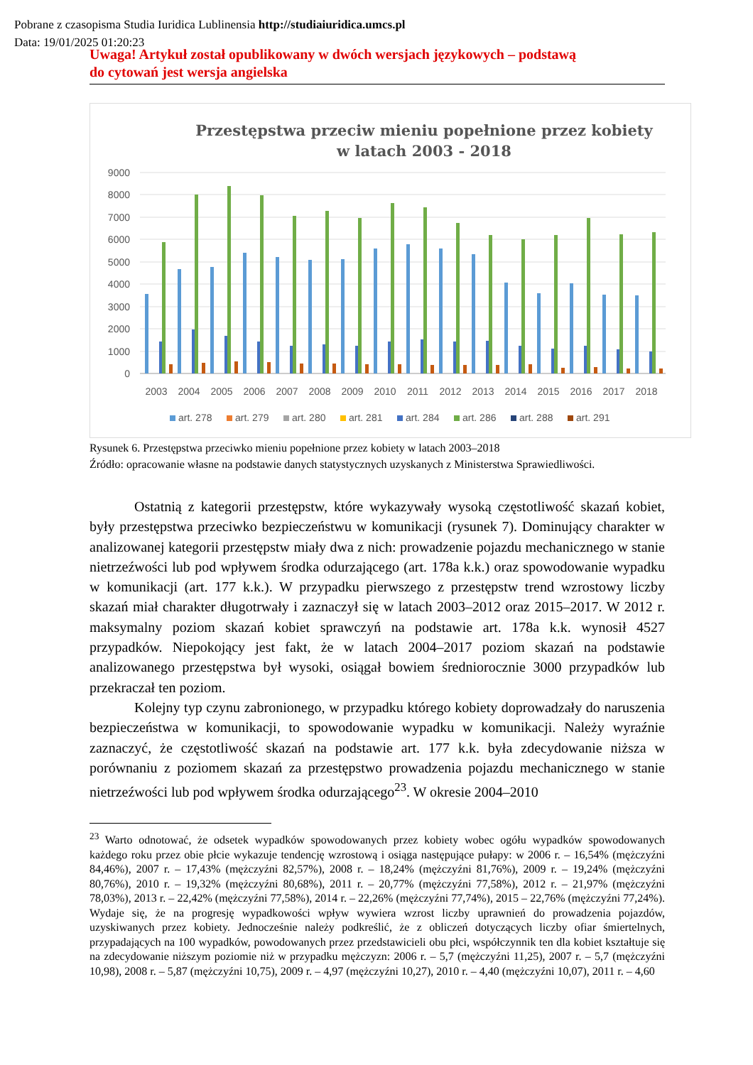Pobrane z czasopisma Studia Iuridica Lublinensia http://studiaiuridica.umcs.pl
Data: 19/01/2025 01:20:23
Uwaga! Artykuł został opublikowany w dwóch wersjach językowych – podstawą
do cytowań jest wersja angielska
Przestępstwa przeciw mieniu popełnione przez kobiety
w latach 2003 - 2018
9000
8000
7000
6000
5000
4000
3000
2000
1000
0
2003
2004
2005
2006
2007
2008
2009
2010
2011
2012
2013
2014
2015
2016
2017
2018
art. 278
art. 279
art. 280
art. 281
art. 284
art. 286
art. 288
art. 291
Rysunek 6. Przestępstwa przeciwko mieniu popełnione przez kobiety w latach 2003–2018
Źródło: opracowanie własne na podstawie danych statystycznych uzyskanych z Ministerstwa Sprawiedliwości.
Ostatnią z kategorii przestępstw, które wykazywały wysoką częstotliwość skazań kobiet, były przestępstwa przeciwko bezpieczeństwu w komunikacji (rysunek 7). Dominujący charakter w analizowanej kategorii przestępstw miały dwa z nich: prowadzenie pojazdu mechanicznego w stanie nietrzeźwości lub pod wpływem środka odurzającego (art. 178a k.k.) oraz spowodowanie wypadku w komunikacji (art. 177 k.k.). W przypadku pierwszego z przestępstw trend wzrostowy liczby skazań miał charakter długotrwały i zaznaczył się w latach 2003–2012 oraz 2015–2017. W 2012 r. maksymalny poziom skazań kobiet sprawczyń na podstawie art. 178a k.k. wynosił 4527 przypadków. Niepokojący jest fakt, że w latach 2004–2017 poziom skazań na podstawie analizowanego przestępstwa był wysoki, osiągał bowiem średniorocznie 3000 przypadków lub przekraczał ten poziom.
Kolejny typ czynu zabronionego, w przypadku którego kobiety doprowadzały do naruszenia bezpieczeństwa w komunikacji, to spowodowanie wypadku w komunikacji. Należy wyraźnie zaznaczyć, że częstotliwość skazań na podstawie art. 177 k.k. była zdecydowanie niższa w porównaniu z poziomem skazań za przestępstwo prowadzenia pojazdu mechanicznego w stanie nietrzeźwości lub pod wpływem środka odurzającego<sup>23</sup>. W okresie 2004–2010
<sup>23</sup> Warto odnotować, że odsetek wypadków spowodowanych przez kobiety wobec ogółu wypadków spowodowanych każdego roku przez obie płcie wykazuje tendencję wzrostową i osiąga następujące pułapy: w 2006 r. – 16,54% (mężczyźni 84,46%), 2007 r. – 17,43% (mężczyźni 82,57%), 2008 r. – 18,24% (mężczyźni 81,76%), 2009 r. – 19,24% (mężczyźni 80,76%), 2010 r. – 19,32% (mężczyźni 80,68%), 2011 r. – 20,77% (mężczyźni 77,58%), 2012 r. – 21,97% (mężczyźni 78,03%), 2013 r. – 22,42% (mężczyźni 77,58%), 2014 r. – 22,26% (mężczyźni 77,74%), 2015 – 22,76% (mężczyźni 77,24%). Wydaje się, że na progresję wypadkowości wpływ wywiera wzrost liczby uprawnień do prowadzenia pojazdów, uzyskiwanych przez kobiety. Jednocześnie należy podkreślić, że z obliczeń dotyczących liczby ofiar śmiertelnych, przypadających na 100 wypadków, powodowanych przez przedstawicieli obu płci, współczynnik ten dla kobiet kształtuje się na zdecydowanie niższym poziomie niż w przypadku mężczyzn: 2006 r. – 5,7 (mężczyźni 11,25), 2007 r. – 5,7 (mężczyźni 10,98), 2008 r. – 5,87 (mężczyźni 10,75), 2009 r. – 4,97 (mężczyźni 10,27), 2010 r. – 4,40 (mężczyźni 10,07), 2011 r. – 4,60